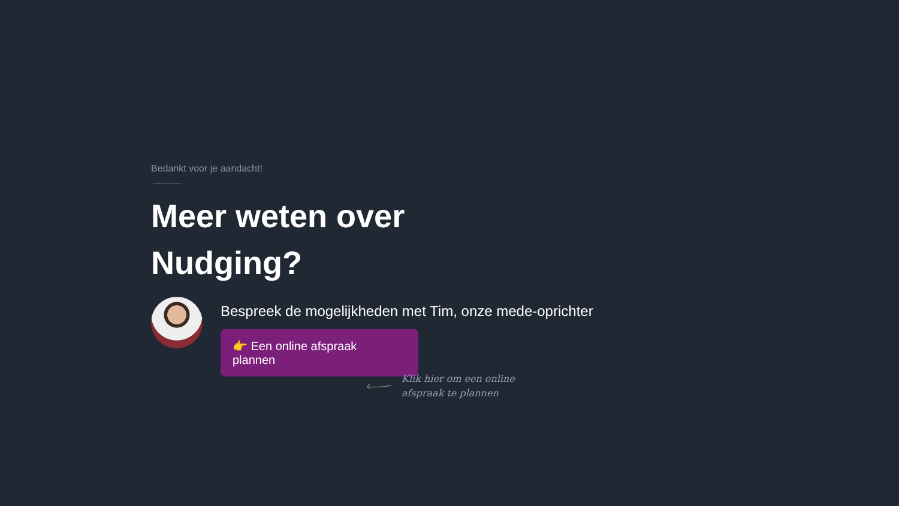Bedankt voor je aandacht!
Meer weten over
Nudging?
Bespreek de mogelijkheden met Tim, onze mede-oprichter
👉 Een online afspraak plannen
Klik hier om een online
afspraak te plannen